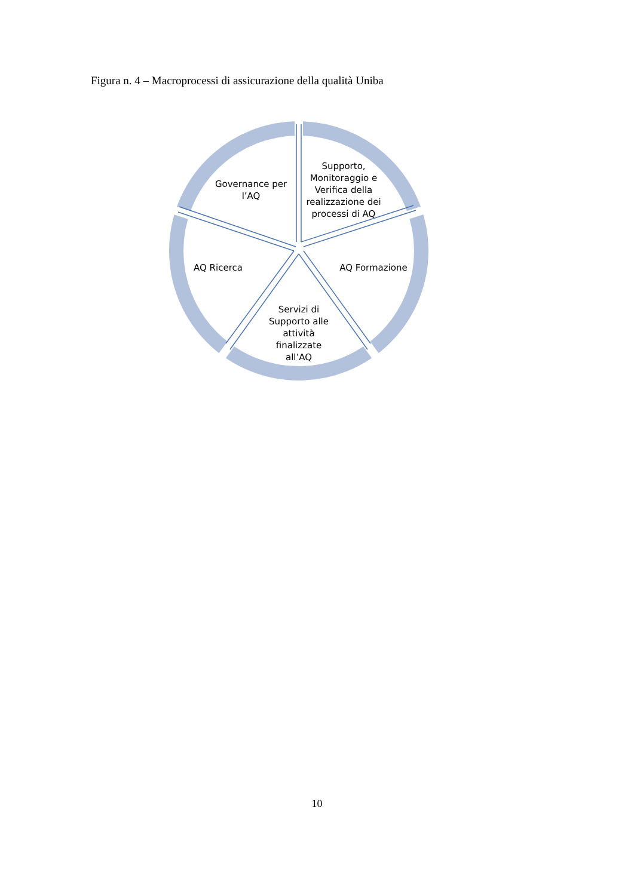Figura n. 4 – Macroprocessi di assicurazione della qualità Uniba
Governance per l’AQ
Supporto, Monitoraggio e Verifica della realizzazione dei processi di AQ
AQ Formazione
AQ Ricerca
Servizi di Supporto alle attività finalizzate all’AQ
10